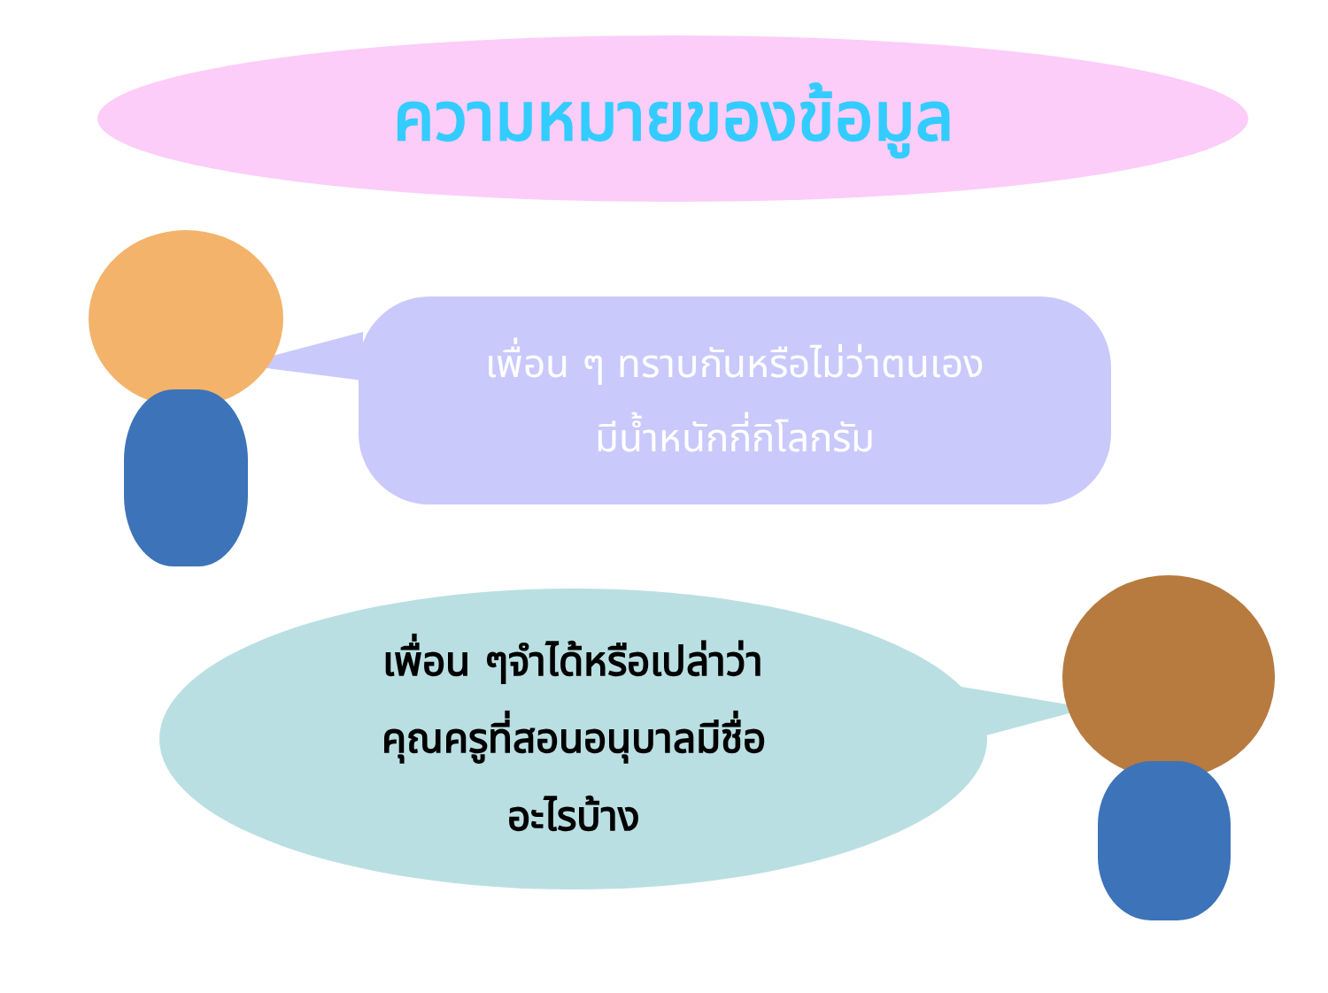ความหมายของข้อมูล
เพื่อน ๆ ทราบกันหรือไม่ว่าตนเอง
มีน้ำหนักกี่กิโลกรัม
เพื่อน ๆจำได้หรือเปล่าว่า
คุณครูที่สอนอนุบาลมีชื่อ
อะไรบ้าง